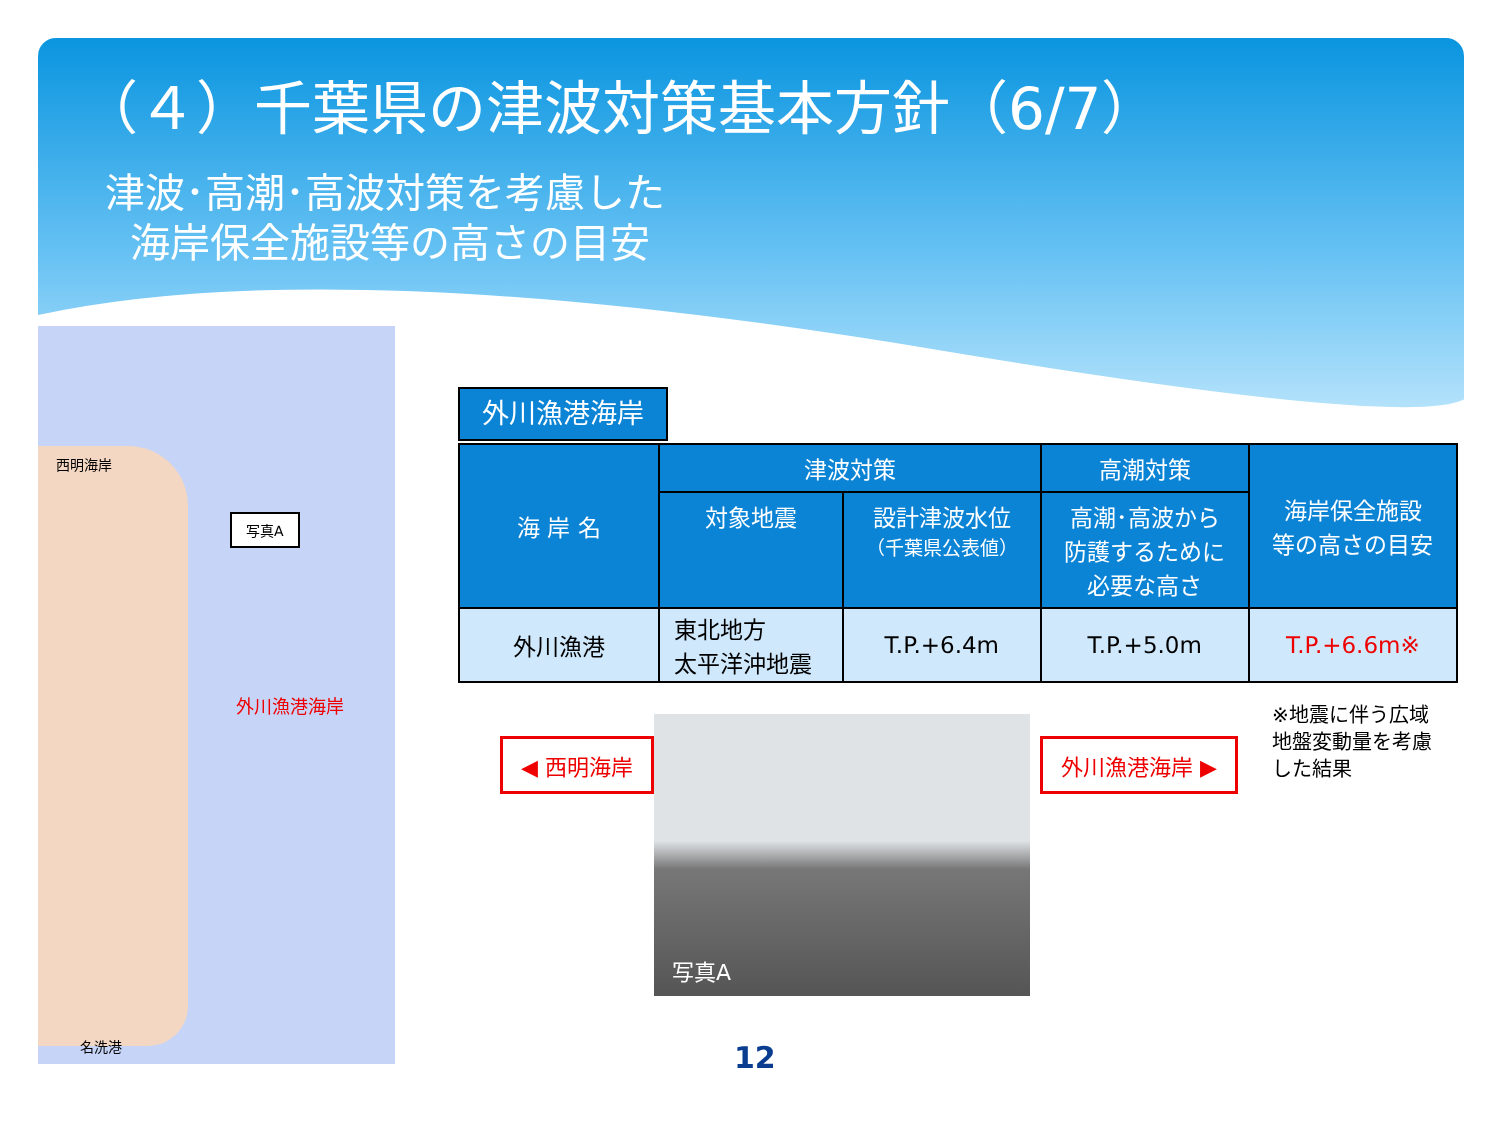（４）千葉県の津波対策基本方針（6/7）
津波･高潮･高波対策を考慮した
海岸保全施設等の高さの目安
西明海岸
写真A
外川漁港海岸
名洗港
外川漁港海岸
| 海 岸 名 | 津波対策 | | 高潮対策 | 海岸保全施設 等の高さの目安 |
| --- | --- | --- | --- | --- |
| | 対象地震 | 設計津波水位 （千葉県公表値） | 高潮･高波から 防護するために 必要な高さ | |
| 外川漁港 | 東北地方 太平洋沖地震 | T.P.+6.4m | T.P.+5.0m | T.P.+6.6m※ |
◀ 西明海岸
写真A
外川漁港海岸 ▶
※地震に伴う広域
地盤変動量を考慮
した結果
12